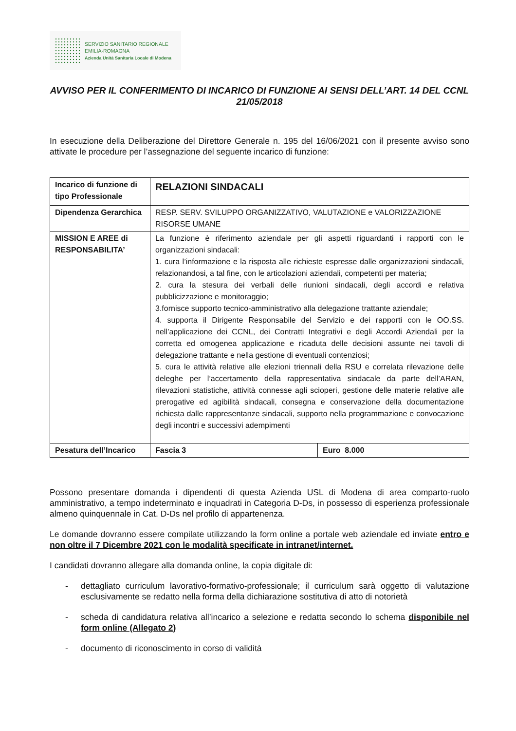SERVIZIO SANITARIO REGIONALE
EMILIA-ROMAGNA
Azienda Unità Sanitaria Locale di Modena
AVVISO PER IL CONFERIMENTO DI INCARICO DI FUNZIONE AI SENSI DELL’ART. 14 DEL CCNL 21/05/2018
In esecuzione della Deliberazione del Direttore Generale n. 195 del 16/06/2021 con il presente avviso sono attivate le procedure per l’assegnazione del seguente incarico di funzione:
| Incarico di funzione di tipo Professionale | RELAZIONI SINDACALI | |
| Dipendenza Gerarchica | RESP. SERV. SVILUPPO ORGANIZZATIVO, VALUTAZIONE e VALORIZZAZIONE RISORSE UMANE | |
| MISSION E AREE di RESPONSABILITA’ | La funzione è riferimento aziendale per gli aspetti riguardanti i rapporti con le organizzazioni sindacali: 1. cura l’informazione e la risposta alle richieste espresse dalle organizzazioni sindacali, relazionandosi, a tal fine, con le articolazioni aziendali, competenti per materia; 2. cura la stesura dei verbali delle riunioni sindacali, degli accordi e relativa pubblicizzazione e monitoraggio; 3.fornisce supporto tecnico-amministrativo alla delegazione trattante aziendale; 4. supporta il Dirigente Responsabile del Servizio e dei rapporti con le OO.SS. nell’applicazione dei CCNL, dei Contratti Integrativi e degli Accordi Aziendali per la corretta ed omogenea applicazione e ricaduta delle decisioni assunte nei tavoli di delegazione trattante e nella gestione di eventuali contenziosi; 5. cura le attività relative alle elezioni triennali della RSU e correlata rilevazione delle deleghe per l’accertamento della rappresentativa sindacale da parte dell’ARAN, rilevazioni statistiche, attività connesse agli scioperi, gestione delle materie relative alle prerogative ed agibilità sindacali, consegna e conservazione della documentazione richiesta dalle rappresentanze sindacali, supporto nella programmazione e convocazione degli incontri e successivi adempimenti | |
| Pesatura dell’Incarico | Fascia 3 | Euro 8.000 |
Possono presentare domanda i dipendenti di questa Azienda USL di Modena di area comparto-ruolo amministrativo, a tempo indeterminato e inquadrati in Categoria D-Ds, in possesso di esperienza professionale almeno quinquennale in Cat. D-Ds nel profilo di appartenenza.
Le domande dovranno essere compilate utilizzando la form online a portale web aziendale ed inviate entro e non oltre il 7 Dicembre 2021 con le modalità specificate in intranet/internet.
I candidati dovranno allegare alla domanda online, la copia digitale di:
- dettagliato curriculum lavorativo-formativo-professionale; il curriculum sarà oggetto di valutazione esclusivamente se redatto nella forma della dichiarazione sostitutiva di atto di notorietà
- scheda di candidatura relativa all’incarico a selezione e redatta secondo lo schema disponibile nel form online (Allegato 2)
- documento di riconoscimento in corso di validità